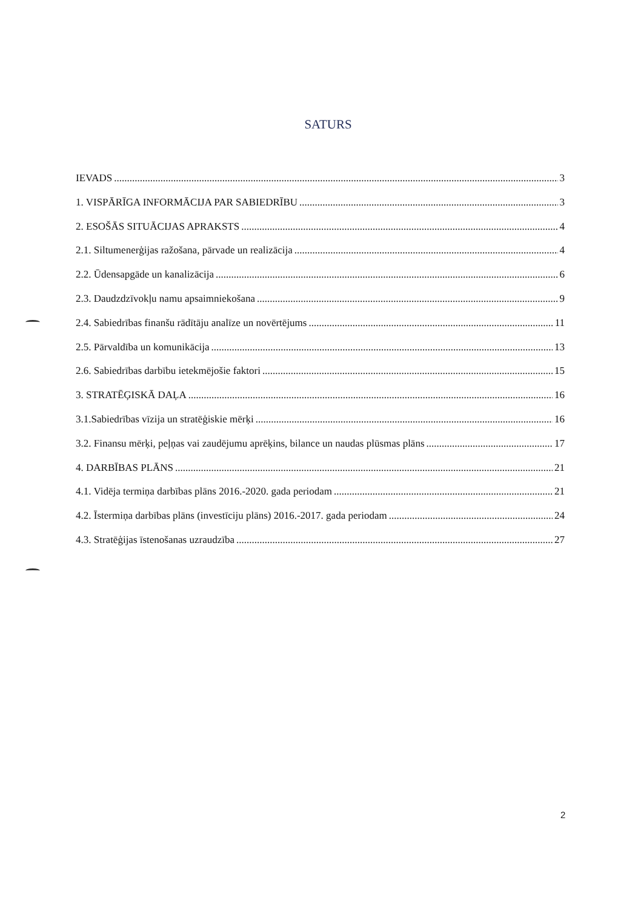SATURS
IEVADS 3
1. VISPĀRĪGA INFORMĀCIJA PAR SABIEDRĪBU 3
2. ESOŠĀS SITUĀCIJAS APRAKSTS 4
2.1. Siltumenerģijas ražošana, pārvade un realizācija 4
2.2. Ūdensapgāde un kanalizācija 6
2.3. Daudzdzīvokļu namu apsaimniekošana 9
2.4. Sabiedrības finanšu rādītāju analīze un novērtējums 11
2.5. Pārvaldība un komunikācija 13
2.6. Sabiedrības darbību ietekmējošie faktori 15
3. STRATĒĢISKĀ DAĻA 16
3.1.Sabiedrības vīzija un stratēģiskie mērķi 16
3.2. Finansu mērķi, peļņas vai zaudējumu aprēķins, bilance un naudas plūsmas plāns 17
4. DARBĪBAS PLĀNS 21
4.1. Vidēja termiņa darbības plāns 2016.-2020. gada periodam 21
4.2. Īstermiņa darbības plāns (investīciju plāns) 2016.-2017. gada periodam 24
4.3. Stratēģijas īstenošanas uzraudzība 27
2